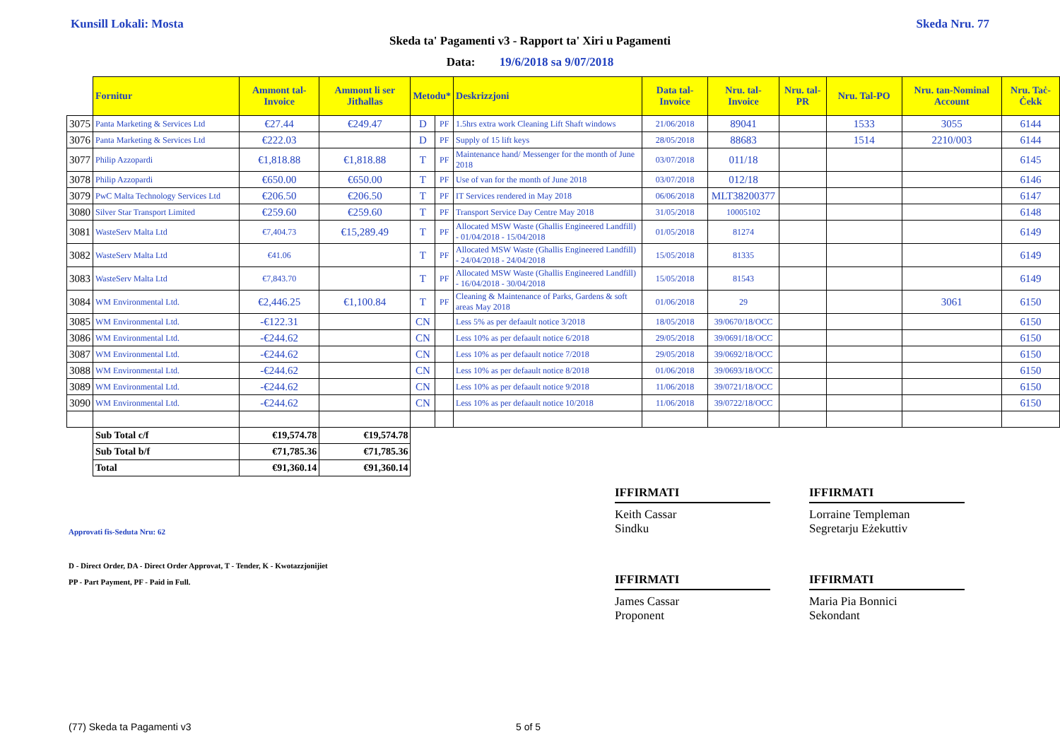Kunsill Lokali: Mosta Skeda Nru. 77
Skeda ta' Pagamenti v3 - Rapport ta' Xiri u Pagamenti
Data: 19/6/2018 sa 9/07/2018
| | Fornitur | Ammont tal-Invoice | Ammont li ser Jitħallas | Metodu* | | Deskrizzjoni | Data tal-Invoice | Nru. tal-Invoice | Nru. tal-PR | Nru. Tal-PO | Nru. tan-Nominal Account | Nru. Taċ-Ċekk |
| --- | --- | --- | --- | --- | --- | --- | --- | --- | --- | --- | --- | --- |
| 3075 | Panta Marketing & Services Ltd | €27.44 | €249.47 | D | PF | 1.5hrs extra work Cleaning Lift Shaft windows | 21/06/2018 | 89041 | | 1533 | 3055 | 6144 |
| 3076 | Panta Marketing & Services Ltd | €222.03 | | D | PF | Supply of 15 lift keys | 28/05/2018 | 88683 | | 1514 | 2210/003 | 6144 |
| 3077 | Philip Azzopardi | €1,818.88 | €1,818.88 | T | PF | Maintenance hand/ Messenger for the month of June 2018 | 03/07/2018 | 011/18 | | | | 6145 |
| 3078 | Philip Azzopardi | €650.00 | €650.00 | T | PF | Use of van for the month of June 2018 | 03/07/2018 | 012/18 | | | | 6146 |
| 3079 | PwC Malta Technology Services Ltd | €206.50 | €206.50 | T | PF | IT Services rendered in May 2018 | 06/06/2018 | MLT38200377 | | | | 6147 |
| 3080 | Silver Star Transport Limited | €259.60 | €259.60 | T | PF | Transport Service Day Centre May 2018 | 31/05/2018 | 10005102 | | | | 6148 |
| 3081 | WasteServ Malta Ltd | €7,404.73 | €15,289.49 | T | PF | Allocated MSW Waste (Ghallis Engineered Landfill) - 01/04/2018 - 15/04/2018 | 01/05/2018 | 81274 | | | | 6149 |
| 3082 | WasteServ Malta Ltd | €41.06 | | T | PF | Allocated MSW Waste (Ghallis Engineered Landfill) - 24/04/2018 - 24/04/2018 | 15/05/2018 | 81335 | | | | 6149 |
| 3083 | WasteServ Malta Ltd | €7,843.70 | | T | PF | Allocated MSW Waste (Ghallis Engineered Landfill) - 16/04/2018 - 30/04/2018 | 15/05/2018 | 81543 | | | | 6149 |
| 3084 | WM Environmental Ltd. | €2,446.25 | €1,100.84 | T | PF | Cleaning & Maintenance of Parks, Gardens & soft areas May 2018 | 01/06/2018 | 29 | | | 3061 | 6150 |
| 3085 | WM Environmental Ltd. | -€122.31 | | CN | | Less 5% as per defaault notice 3/2018 | 18/05/2018 | 39/0670/18/OCC | | | | 6150 |
| 3086 | WM Environmental Ltd. | -€244.62 | | CN | | Less 10% as per defaault notice 6/2018 | 29/05/2018 | 39/0691/18/OCC | | | | 6150 |
| 3087 | WM Environmental Ltd. | -€244.62 | | CN | | Less 10% as per defaault notice 7/2018 | 29/05/2018 | 39/0692/18/OCC | | | | 6150 |
| 3088 | WM Environmental Ltd. | -€244.62 | | CN | | Less 10% as per defaault notice 8/2018 | 01/06/2018 | 39/0693/18/OCC | | | | 6150 |
| 3089 | WM Environmental Ltd. | -€244.62 | | CN | | Less 10% as per defaault notice 9/2018 | 11/06/2018 | 39/0721/18/OCC | | | | 6150 |
| 3090 | WM Environmental Ltd. | -€244.62 | | CN | | Less 10% as per defaault notice 10/2018 | 11/06/2018 | 39/0722/18/OCC | | | | 6150 |
| | Sub Total c/f | €19,574.78 | €19,574.78 | | | | | | | | | |
| | Sub Total b/f | €71,785.36 | €71,785.36 | | | | | | | | | |
| | Total | €91,360.14 | €91,360.14 | | | | | | | | | |
IFFIRMATI
Keith Cassar
Sindku
IFFIRMATI
Lorraine Templeman
Segretarju Eżekuttiv
IFFIRMATI
James Cassar
Proponent
IFFIRMATI
Maria Pia Bonnici
Sekondant
Approvati fis-Seduta Nru: 62
D - Direct Order, DA - Direct Order Approvat, T - Tender, K - Kwotazzjonijiet
PP - Part Payment, PF - Paid in Full.
(77) Skeda ta Pagamenti v3 5 of 5